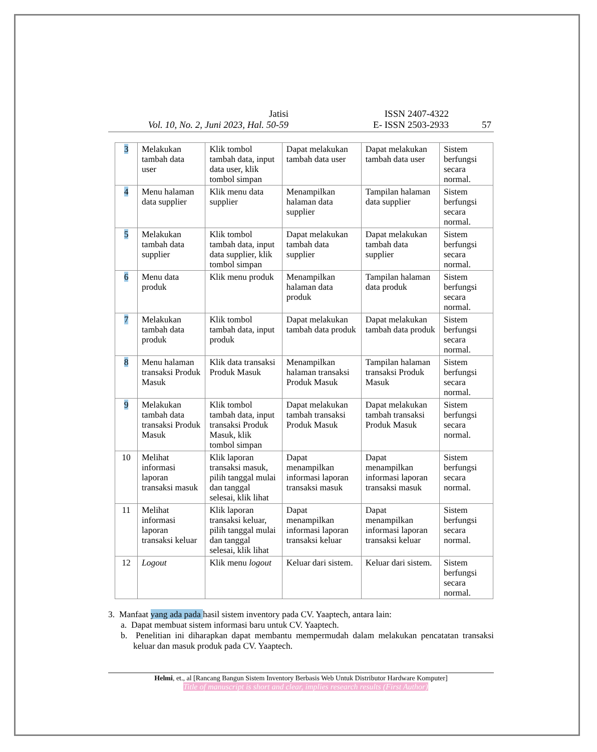Jatisi
Vol. 10, No. 2, Juni 2023, Hal. 50-59
ISSN 2407-4322
E- ISSN 2503-2933
57
| 3 | Melakukan tambah data user | Klik tombol tambah data, input data user, klik tombol simpan | Dapat melakukan tambah data user | Dapat melakukan tambah data user | Sistem berfungsi secara normal. |
| 4 | Menu halaman data supplier | Klik menu data supplier | Menampilkan halaman data supplier | Tampilan halaman data supplier | Sistem berfungsi secara normal. |
| 5 | Melakukan tambah data supplier | Klik tombol tambah data, input data supplier, klik tombol simpan | Dapat melakukan tambah data supplier | Dapat melakukan tambah data supplier | Sistem berfungsi secara normal. |
| 6 | Menu data produk | Klik menu produk | Menampilkan halaman data produk | Tampilan halaman data produk | Sistem berfungsi secara normal. |
| 7 | Melakukan tambah data produk | Klik tombol tambah data, input produk | Dapat melakukan tambah data produk | Dapat melakukan tambah data produk | Sistem berfungsi secara normal. |
| 8 | Menu halaman transaksi Produk Masuk | Klik data transaksi Produk Masuk | Menampilkan halaman transaksi Produk Masuk | Tampilan halaman transaksi Produk Masuk | Sistem berfungsi secara normal. |
| 9 | Melakukan tambah data transaksi Produk Masuk | Klik tombol tambah data, input transaksi Produk Masuk, klik tombol simpan | Dapat melakukan tambah transaksi Produk Masuk | Dapat melakukan tambah transaksi Produk Masuk | Sistem berfungsi secara normal. |
| 10 | Melihat informasi laporan transaksi masuk | Klik laporan transaksi masuk, pilih tanggal mulai dan tanggal selesai, klik lihat | Dapat menampilkan informasi laporan transaksi masuk | Dapat menampilkan informasi laporan transaksi masuk | Sistem berfungsi secara normal. |
| 11 | Melihat informasi laporan transaksi keluar | Klik laporan transaksi keluar, pilih tanggal mulai dan tanggal selesai, klik lihat | Dapat menampilkan informasi laporan transaksi keluar | Dapat menampilkan informasi laporan transaksi keluar | Sistem berfungsi secara normal. |
| 12 | Logout | Klik menu logout | Keluar dari sistem. | Keluar dari sistem. | Sistem berfungsi secara normal. |
3. Manfaat yang ada pada hasil sistem inventory pada CV. Yaaptech, antara lain:
a. Dapat membuat sistem informasi baru untuk CV. Yaaptech.
b. Penelitian ini diharapkan dapat membantu mempermudah dalam melakukan pencatatan transaksi keluar dan masuk produk pada CV. Yaaptech.
Helmi, et., al [Rancang Bangun Sistem Inventory Berbasis Web Untuk Distributor Hardware Komputer]
Title of manuscript is short and clear, implies research results (First Author)